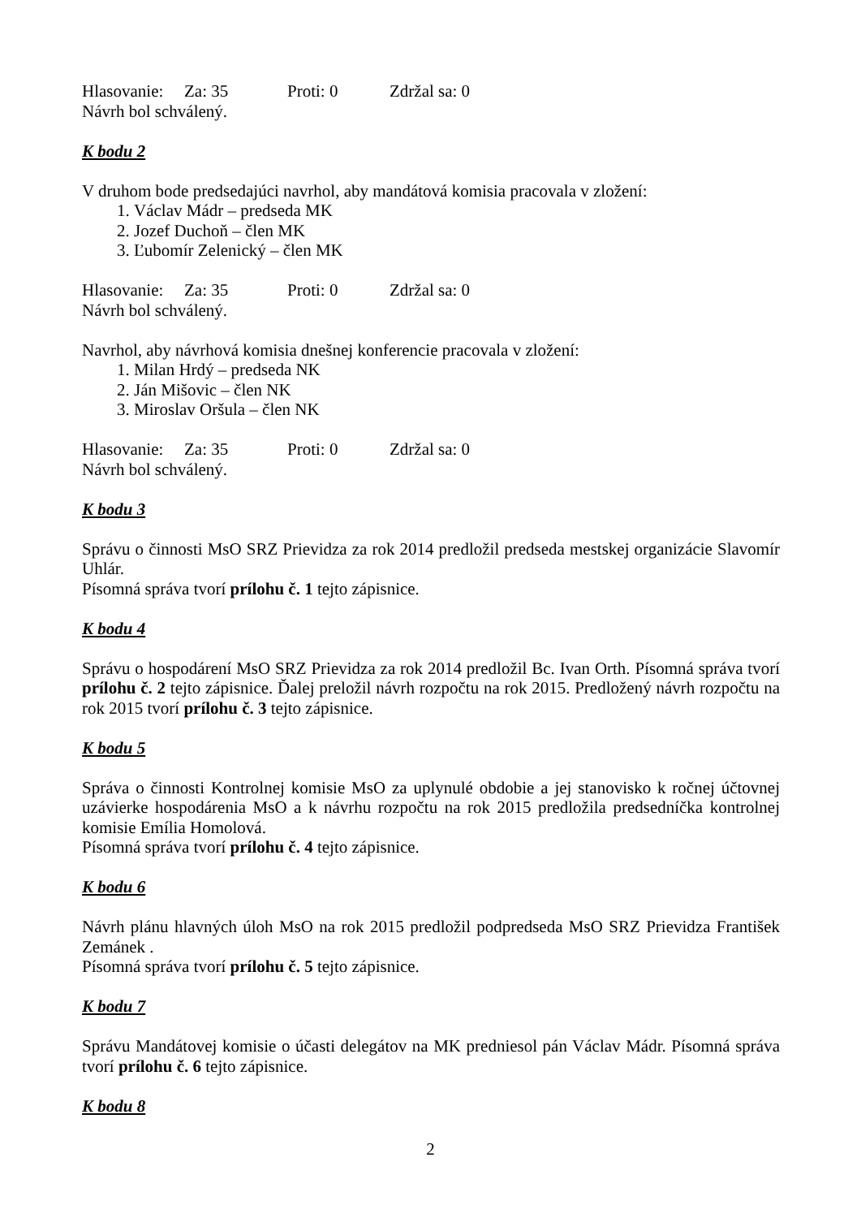Hlasovanie: Za: 35 Proti: 0 Zdržal sa: 0
Návrh bol schválený.
K bodu 2
V druhom bode predsedajúci navrhol, aby mandátová komisia pracovala v zložení:
1. Václav Mádr – predseda MK
2. Jozef Duchoň – člen MK
3. Ľubomír Zelenický – člen MK
Hlasovanie: Za: 35 Proti: 0 Zdržal sa: 0
Návrh bol schválený.
Navrhol, aby návrhová komisia dnešnej konferencie pracovala v zložení:
1. Milan Hrdý – predseda NK
2. Ján Mišovic – člen NK
3. Miroslav Oršula – člen NK
Hlasovanie: Za: 35 Proti: 0 Zdržal sa: 0
Návrh bol schválený.
K bodu 3
Správu o činnosti MsO SRZ Prievidza za rok 2014 predložil predseda mestskej organizácie Slavomír Uhlár.
Písomná správa tvorí prílohu č. 1 tejto zápisnice.
K bodu 4
Správu o hospodárení MsO SRZ Prievidza za rok 2014 predložil Bc. Ivan Orth. Písomná správa tvorí prílohu č. 2 tejto zápisnice. Ďalej preložil návrh rozpočtu na rok 2015. Predložený návrh rozpočtu na rok 2015 tvorí prílohu č. 3 tejto zápisnice.
K bodu 5
Správa o činnosti Kontrolnej komisie MsO za uplynulé obdobie a jej stanovisko k ročnej účtovnej uzávierke hospodárenia MsO a k návrhu rozpočtu na rok 2015 predložila predsedníčka kontrolnej komisie Emília Homolová.
Písomná správa tvorí prílohu č. 4 tejto zápisnice.
K bodu 6
Návrh plánu hlavných úloh MsO na rok 2015 predložil podpredseda MsO SRZ Prievidza František Zemánek .
Písomná správa tvorí prílohu č. 5 tejto zápisnice.
K bodu 7
Správu Mandátovej komisie o účasti delegátov na MK predniesol pán Václav Mádr. Písomná správa tvorí prílohu č. 6 tejto zápisnice.
K bodu 8
2